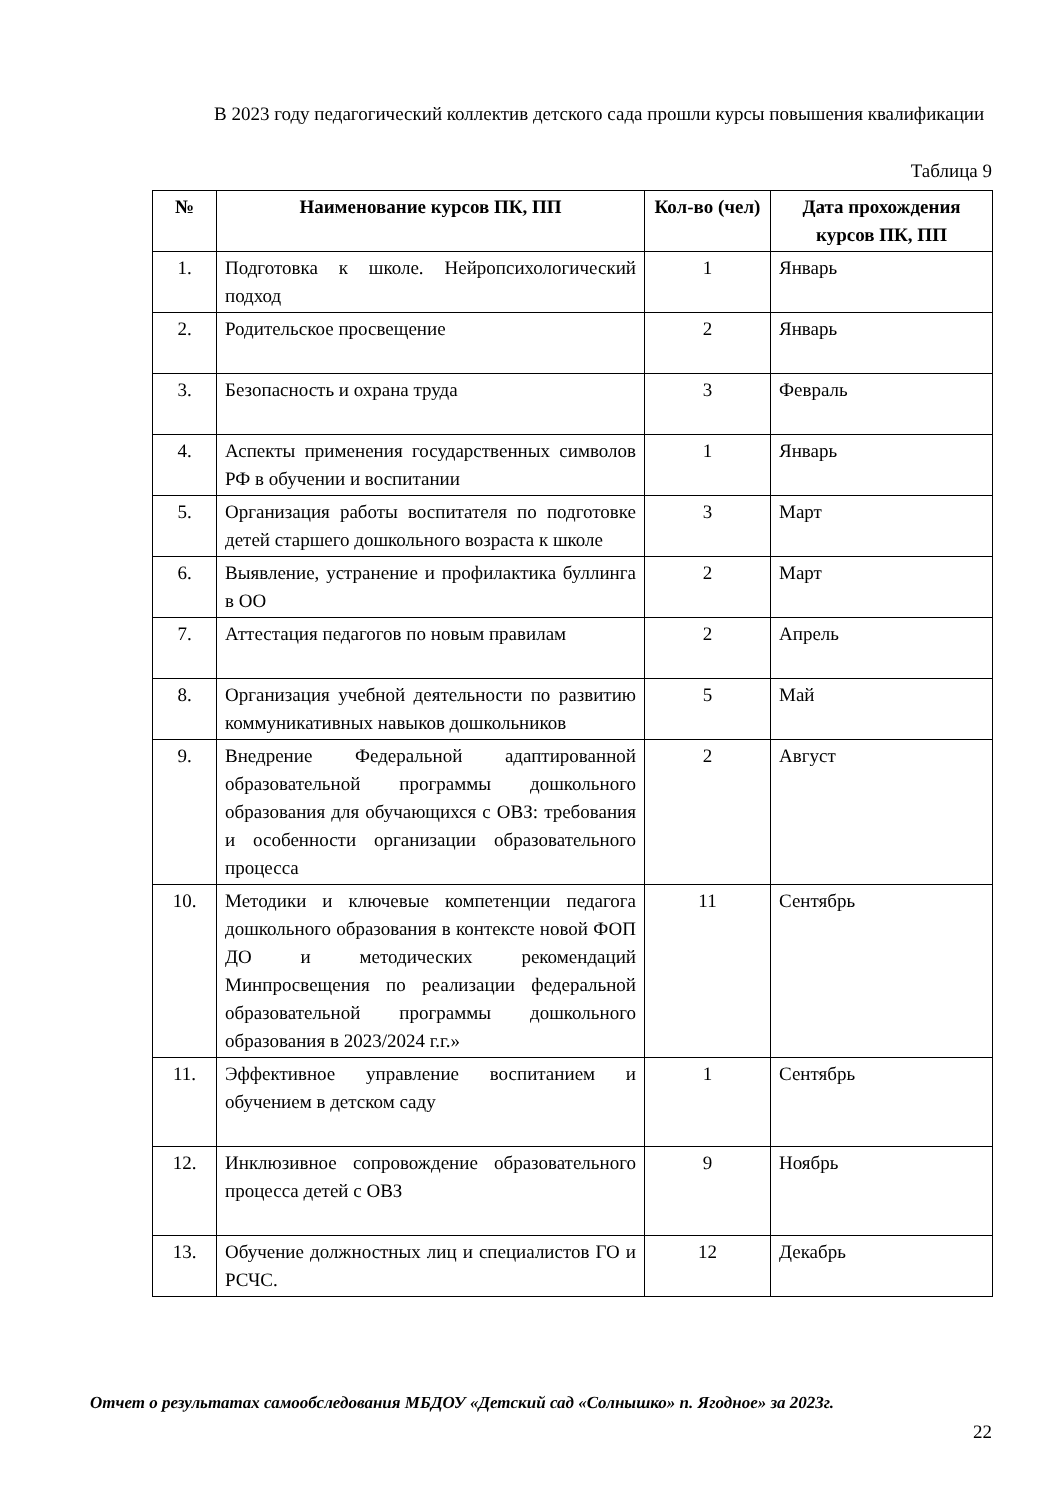В 2023 году педагогический коллектив детского сада прошли курсы повышения квалификации
Таблица 9
| № | Наименование курсов ПК, ПП | Кол-во (чел) | Дата прохождения курсов ПК, ПП |
| --- | --- | --- | --- |
| 1. | Подготовка к школе. Нейропсихологический подход | 1 | Январь |
| 2. | Родительское просвещение | 2 | Январь |
| 3. | Безопасность и охрана труда | 3 | Февраль |
| 4. | Аспекты применения государственных символов РФ в обучении и воспитании | 1 | Январь |
| 5. | Организация работы воспитателя по подготовке детей старшего дошкольного возраста к школе | 3 | Март |
| 6. | Выявление, устранение и профилактика буллинга в ОО | 2 | Март |
| 7. | Аттестация педагогов по новым правилам | 2 | Апрель |
| 8. | Организация учебной деятельности по развитию коммуникативных навыков дошкольников | 5 | Май |
| 9. | Внедрение Федеральной адаптированной образовательной программы дошкольного образования для обучающихся с ОВЗ: требования и особенности организации образовательного процесса | 2 | Август |
| 10. | Методики и ключевые компетенции педагога дошкольного образования в контексте новой ФОП ДО и методических рекомендаций Минпросвещения по реализации федеральной образовательной программы дошкольного образования в 2023/2024 г.г.» | 11 | Сентябрь |
| 11. | Эффективное управление воспитанием и обучением в детском саду | 1 | Сентябрь |
| 12. | Инклюзивное сопровождение образовательного процесса детей с ОВЗ | 9 | Ноябрь |
| 13. | Обучение должностных лиц и специалистов ГО и РСЧС. | 12 | Декабрь |
Отчет о результатах самообследования МБДОУ «Детский сад «Солнышко» п. Ягодное» за 2023г.
22